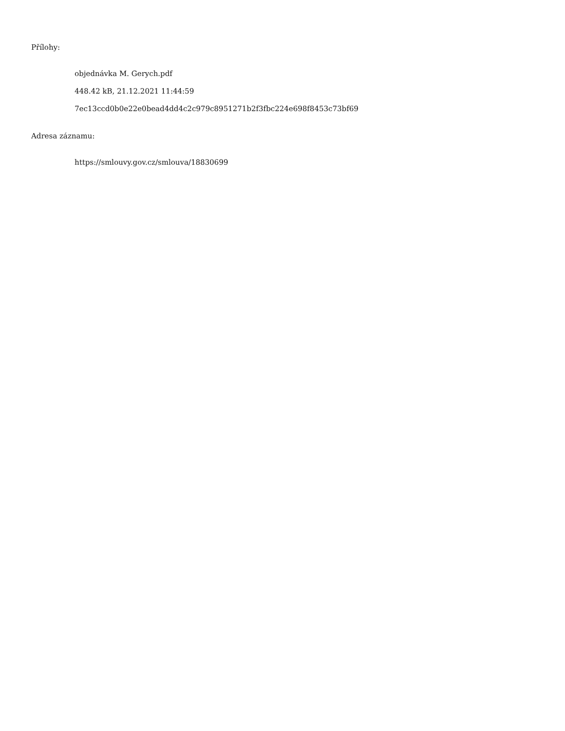Přílohy:
objednávka M. Gerych.pdf
448.42 kB, 21.12.2021 11:44:59
7ec13ccd0b0e22e0bead4dd4c2c979c8951271b2f3fbc224e698f8453c73bf69
Adresa záznamu:
https://smlouvy.gov.cz/smlouva/18830699